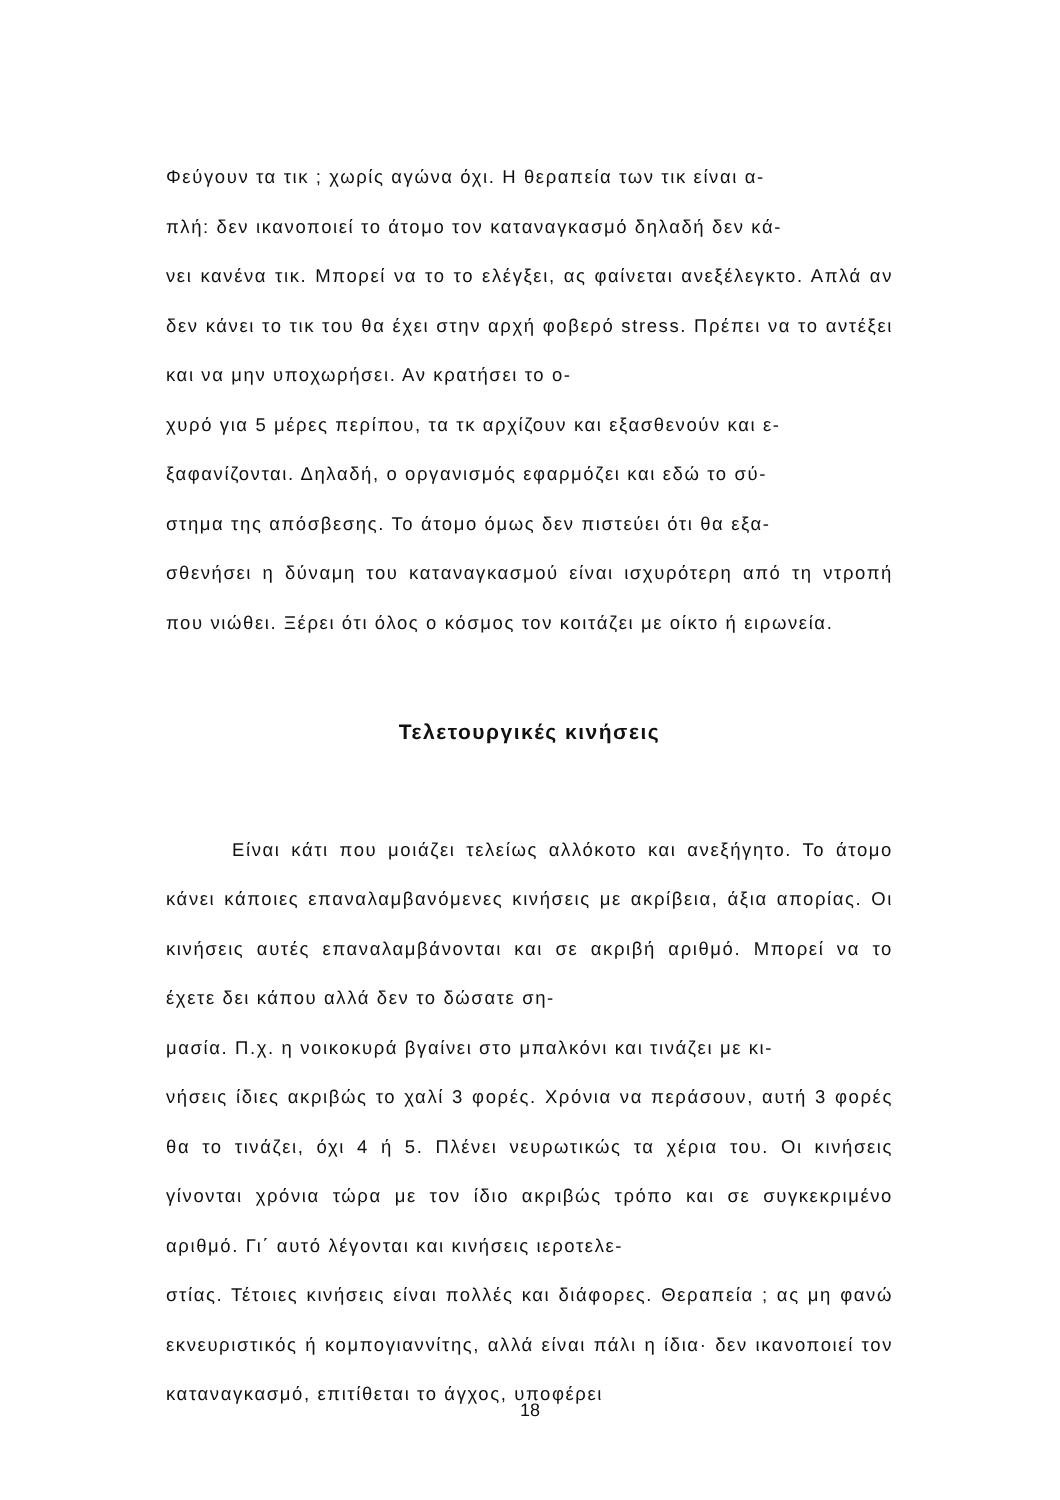Φεύγουν τα τικ ; χωρίς αγώνα όχι. Η θεραπεία των τικ είναι α-
πλή: δεν ικανοποιεί το άτομο τον καταναγκασμό δηλαδή δεν κά-
νει κανένα τικ. Μπορεί να το το ελέγξει, ας φαίνεται ανεξέλεγκτο. Απλά αν δεν κάνει το τικ του θα έχει στην αρχή φοβερό stress. Πρέπει να το αντέξει και να μην υποχωρήσει. Αν κρατήσει το ο-
χυρό για 5 μέρες περίπου, τα τκ αρχίζουν και εξασθενούν και ε-
ξαφανίζονται. Δηλαδή, ο οργανισμός εφαρμόζει και εδώ το σύ-
στημα της απόσβεσης. Το άτομο όμως δεν πιστεύει ότι θα εξα-
σθενήσει η δύναμη του καταναγκασμού είναι ισχυρότερη από τη ντροπή που νιώθει. Ξέρει ότι όλος ο κόσμος τον κοιτάζει με οίκτο ή ειρωνεία.
Τελετουργικές κινήσεις
Είναι κάτι που μοιάζει τελείως αλλόκοτο και ανεξήγητο. Το άτομο κάνει κάποιες επαναλαμβανόμενες κινήσεις με ακρίβεια, άξια απορίας. Οι κινήσεις αυτές επαναλαμβάνονται και σε ακριβή αριθμό. Μπορεί να το έχετε δει κάπου αλλά δεν το δώσατε ση-
μασία. Π.χ. η νοικοκυρά βγαίνει στο μπαλκόνι και τινάζει με κι-
νήσεις ίδιες ακριβώς το χαλί 3 φορές. Χρόνια να περάσουν, αυτή 3 φορές θα το τινάζει, όχι 4 ή 5. Πλένει νευρωτικώς τα χέρια του. Οι κινήσεις γίνονται χρόνια τώρα με τον ίδιο ακριβώς τρόπο και σε συγκεκριμένο αριθμό. Γι΄ αυτό λέγονται και κινήσεις ιεροτελε-
στίας. Τέτοιες κινήσεις είναι πολλές και διάφορες. Θεραπεία ; ας μη φανώ εκνευριστικός ή κομπογιαννίτης, αλλά είναι πάλι η ίδια· δεν ικανοποιεί τον καταναγκασμό, επιτίθεται το άγχος, υποφέρει
18